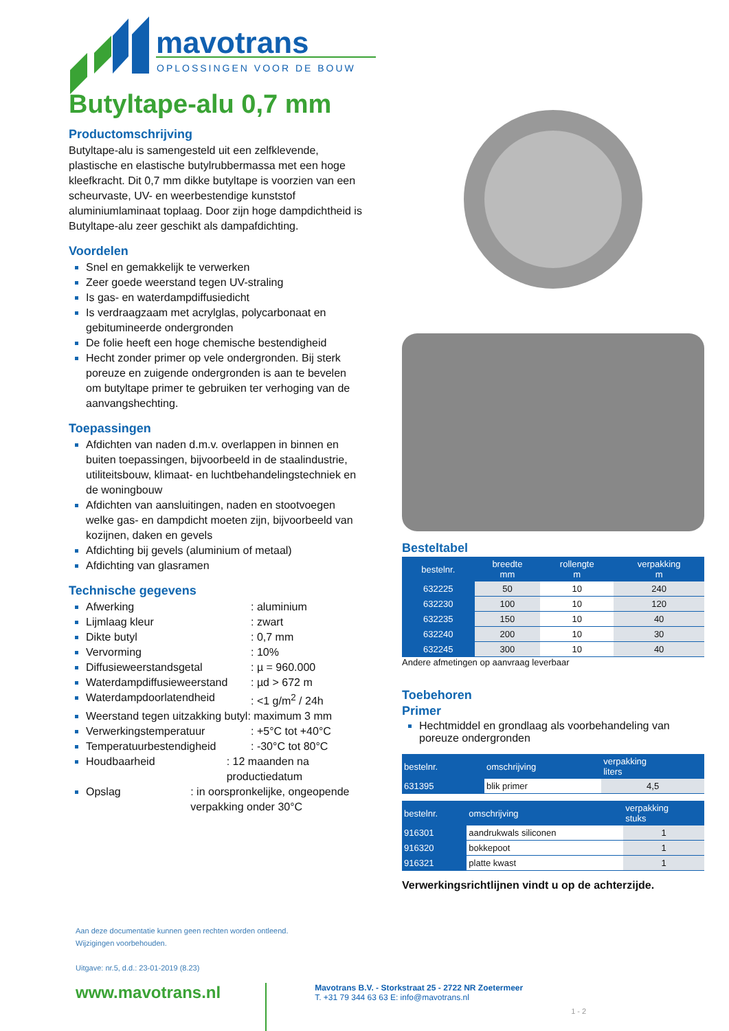mavotrans
OPLOSSINGEN VOOR DE BOUW
Butyltape-alu 0,7 mm
Productomschrijving
Butyltape-alu is samengesteld uit een zelfklevende, plastische en elastische butylrubbermassa met een hoge kleefkracht. Dit 0,7 mm dikke butyltape is voorzien van een scheurvaste, UV- en weerbestendige kunststof aluminiumlaminaat toplaag. Door zijn hoge dampdichtheid is Butyltape-alu zeer geschikt als dampafdichting.
Voordelen
Snel en gemakkelijk te verwerken
Zeer goede weerstand tegen UV-straling
Is gas- en waterdampdiffusiedicht
Is verdraagzaam met acrylglas, polycarbonaat en gebitumineerde ondergronden
De folie heeft een hoge chemische bestendigheid
Hecht zonder primer op vele ondergronden. Bij sterk poreuze en zuigende ondergronden is aan te bevelen om butyltape primer te gebruiken ter verhoging van de aanvangshechting.
Toepassingen
Afdichten van naden d.m.v. overlappen in binnen en buiten toepassingen, bijvoorbeeld in de staalindustrie, utiliteitsbouw, klimaat- en luchtbehandelingstechniek en de woningbouw
Afdichten van aansluitingen, naden en stootvoegen welke gas- en dampdicht moeten zijn, bijvoorbeeld van kozijnen, daken en gevels
Afdichting bij gevels (aluminium of metaal)
Afdichting van glasramen
Technische gegevens
Afwerking : aluminium
Lijmlaag kleur : zwart
Dikte butyl : 0,7 mm
Vervorming : 10%
Diffusieweerstandsgetal : µ = 960.000
Waterdampdiffusieweerstand : µd > 672 m
Waterdampdoorlatendheid : <1 g/m<sup>2</sup> / 24h
Weerstand tegen uitzakking butyl: maximum 3 mm
Verwerkingstemperatuur : +5°C tot +40°C
Temperatuurbestendigheid : -30°C tot 80°C
Houdbaarheid : 12 maanden na productiedatum
Opslag : in oorspronkelijke, ongeopende verpakking onder 30°C
Besteltabel
| bestelnr. | breedte mm | rollengte m | verpakking m |
| --- | --- | --- | --- |
| 632225 | 50 | 10 | 240 |
| 632230 | 100 | 10 | 120 |
| 632235 | 150 | 10 | 40 |
| 632240 | 200 | 10 | 30 |
| 632245 | 300 | 10 | 40 |
Andere afmetingen op aanvraag leverbaar
Toebehoren
Primer
Hechtmiddel en grondlaag als voorbehandeling van poreuze ondergronden
| bestelnr. | omschrijving | verpakking liters |
| --- | --- | --- |
| 631395 | blik primer | 4,5 |
| bestelnr. | omschrijving | verpakking stuks |
| --- | --- | --- |
| 916301 | aandrukwals siliconen | 1 |
| 916320 | bokkepoot | 1 |
| 916321 | platte kwast | 1 |
Verwerkingsrichtlijnen vindt u op de achterzijde.
Aan deze documentatie kunnen geen rechten worden ontleend.
Wijzigingen voorbehouden.
Uitgave: nr.5, d.d.: 23-01-2019 (8.23)
www.mavotrans.nl
Mavotrans B.V. - Storkstraat 25 - 2722 NR Zoetermeer
T. +31 79 344 63 63 E: info@mavotrans.nl
1 - 2